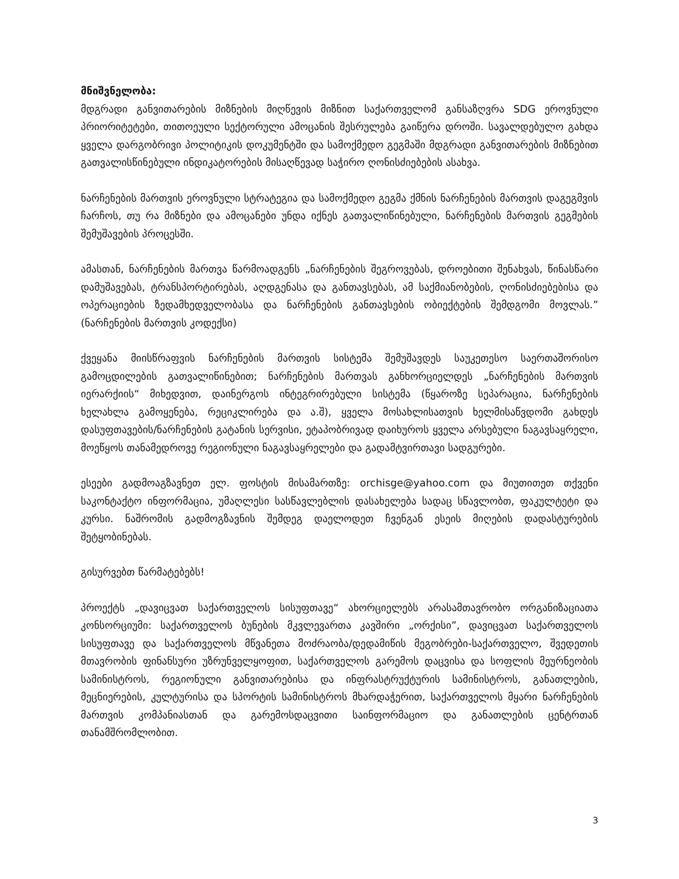მნიშვნელობა:
მდგრადი განვითარების მიზნების მიღწევის მიზნით საქართველომ განსაზღვრა SDG ეროვნული პრიორიტეტები, თითოეული სექტორული ამოცანის შესრულება გაიწერა დროში. სავალდებულო გახდა ყველა დარგობრივი პოლიტიკის დოკუმენტში და სამოქმედო გეგმაში მდგრადი განვითარების მიზნებით გათვალისწინებული ინდიკატორების მისაღწევად საჭირო ღონისძიებების ასახვა.
ნარჩენების მართვის ეროვნული სტრატეგია და სამოქმედო გეგმა ქმნის ნარჩენების მართვის დაგეგმვის ჩარჩოს, თუ რა მიზნები და ამოცანები უნდა იქნეს გათვალიწინებული, ნარჩენების მართვის გეგმების შემუშავების პროცესში.
ამასთან, ნარჩენების მართვა წარმოადგენს „ნარჩენების შეგროვებას, დროებითი შენახვას, წინასწარი დამუშავებას, ტრანსპორტირებას, აღდგენასა და განთავსებას, ამ საქმიანობების, ღონისძიებებისა და ოპერაციების ზედამხედველობასა და ნარჩენების განთავსების ობიექტების შემდგომი მოვლას.” (ნარჩენების მართვის კოდექსი)
ქვეყანა მიისწრაფვის ნარჩენების მართვის სისტემა შემუშავდეს საუკეთესო საერთაშორისო გამოცდილების გათვალიწინებით; ნარჩენების მართვას განხორციელდეს „ნარჩენების მართვის იერარქიის“ მიხედვით, დაინერგოს ინტეგრირებული სისტემა (წყაროზე სეპარაცია, ნარჩენების ხელახლა გამოყენება, რეციკლირება და ა.შ), ყველა მოსახლისათვის ხელმისაწვდომი გახდეს დასუფთავების/ნარჩენების გატანის სერვისი, ეტაპობრივად დაიხუროს ყველა არსებული ნაგავსაყრელი, მოეწყოს თანამედროვე რეგიონული ნაგავსაყრელები და გადამტვირთავი სადგურები.
ესეები გადმოაგზავნეთ ელ. ფოსტის მისამართზე: orchisge@yahoo.com და მიუთითეთ თქვენი საკონტაქტო ინფორმაცია, უმაღლესი სასწავლებლის დასახელება სადაც სწავლობთ, ფაკულტეტი და კურსი. ნაშრომის გადმოგზავნის შემდეგ დაელოდეთ ჩვენგან ესეის მიღების დადასტურების შეტყობინებას.
გისურვებთ წარმატებებს!
პროექტს „დავიცვათ საქართველოს სისუფთავე“ ახორციელებს არასამთავრობო ორგანიზაციათა კონსორციუმი: საქართველოს ბუნების მკვლევართა კავშირი „ორქისი”, დავიცვათ საქართველოს სისუფთავე და საქართველოს მწვანეთა მოძრაობა/დედამიწის მეგობრები-საქართველო, შვედეთის მთავრობის ფინანსური უზრუნველყოფით, საქართველოს გარემოს დაცვისა და სოფლის მეურნეობის სამინისტროს, რეგიონული განვითარებისა და ინფრასტრუქტურის სამინისტროს, განათლების, მეცნიერების, კულტურისა და სპორტის სამინისტროს მხარდაჭერით, საქართველოს მყარი ნარჩენების მართვის კომპანიასთან და გარემოსდაცვითი საინფორმაციო და განათლების ცენტრთან თანამშრომლობით.
3